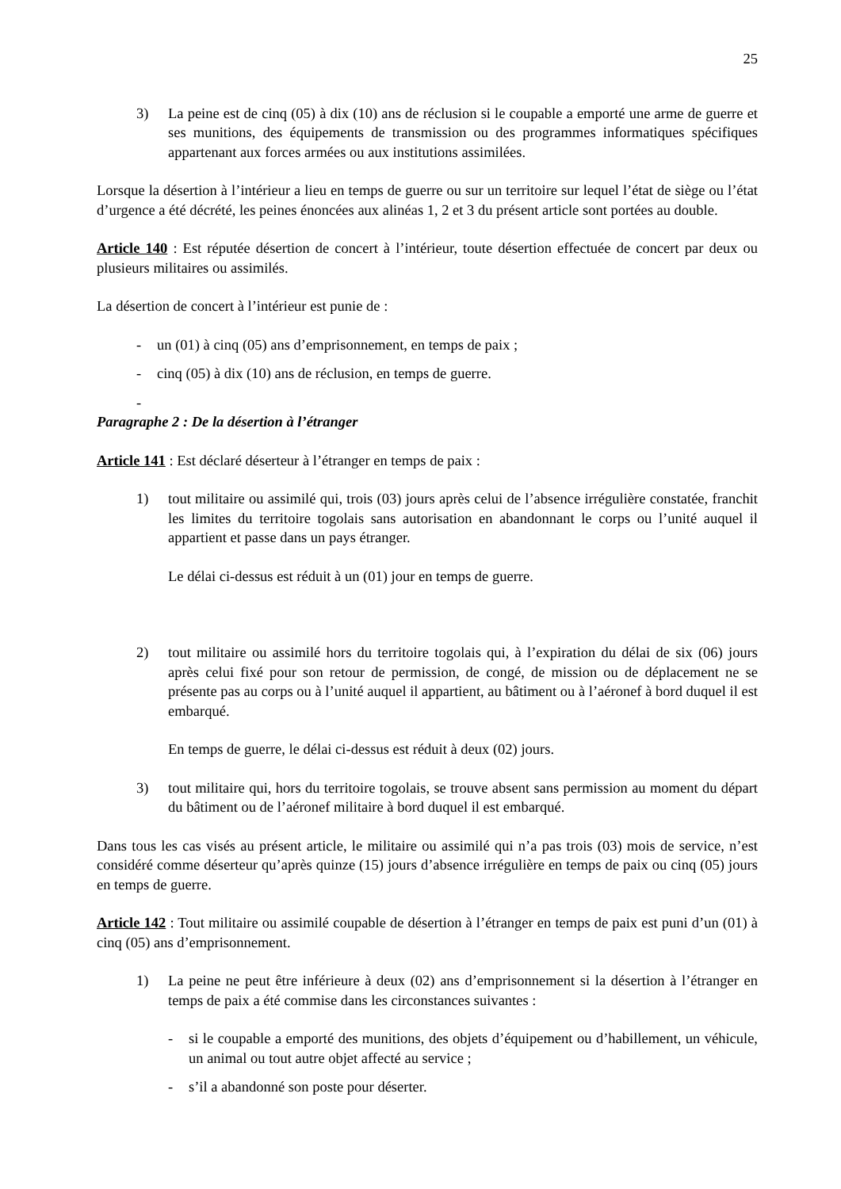25
3) La peine est de cinq (05) à dix (10) ans de réclusion si le coupable a emporté une arme de guerre et ses munitions, des équipements de transmission ou des programmes informatiques spécifiques appartenant aux forces armées ou aux institutions assimilées.
Lorsque la désertion à l’intérieur a lieu en temps de guerre ou sur un territoire sur lequel l’état de siège ou l’état d’urgence a été décrété, les peines énoncées aux alinéas 1, 2 et 3 du présent article sont portées au double.
Article 140 : Est réputée désertion de concert à l’intérieur, toute désertion effectuée de concert par deux ou plusieurs militaires ou assimilés.
La désertion de concert à l’intérieur est punie de :
- un (01) à cinq (05) ans d’emprisonnement, en temps de paix ;
- cinq (05) à dix (10) ans de réclusion, en temps de guerre.
-
Paragraphe 2 : De la désertion à l’étranger
Article 141 : Est déclaré déserteur à l’étranger en temps de paix :
1) tout militaire ou assimilé qui, trois (03) jours après celui de l’absence irrégulière constatée, franchit les limites du territoire togolais sans autorisation en abandonnant le corps ou l’unité auquel il appartient et passe dans un pays étranger.
Le délai ci-dessus est réduit à un (01) jour en temps de guerre.
2) tout militaire ou assimilé hors du territoire togolais qui, à l’expiration du délai de six (06) jours après celui fixé pour son retour de permission, de congé, de mission ou de déplacement ne se présente pas au corps ou à l’unité auquel il appartient, au bâtiment ou à l’aéronef à bord duquel il est embarqué.
En temps de guerre, le délai ci-dessus est réduit à deux (02) jours.
3) tout militaire qui, hors du territoire togolais, se trouve absent sans permission au moment du départ du bâtiment ou de l’aéronef militaire à bord duquel il est embarqué.
Dans tous les cas visés au présent article, le militaire ou assimilé qui n’a pas trois (03) mois de service, n’est considéré comme déserteur qu’après quinze (15) jours d’absence irrégulière en temps de paix ou cinq (05) jours en temps de guerre.
Article 142 : Tout militaire ou assimilé coupable de désertion à l’étranger en temps de paix est puni d’un (01) à cinq (05) ans d’emprisonnement.
1) La peine ne peut être inférieure à deux (02) ans d’emprisonnement si la désertion à l’étranger en temps de paix a été commise dans les circonstances suivantes :
- si le coupable a emporté des munitions, des objets d’équipement ou d’habillement, un véhicule, un animal ou tout autre objet affecté au service ;
- s’il a abandonné son poste pour déserter.